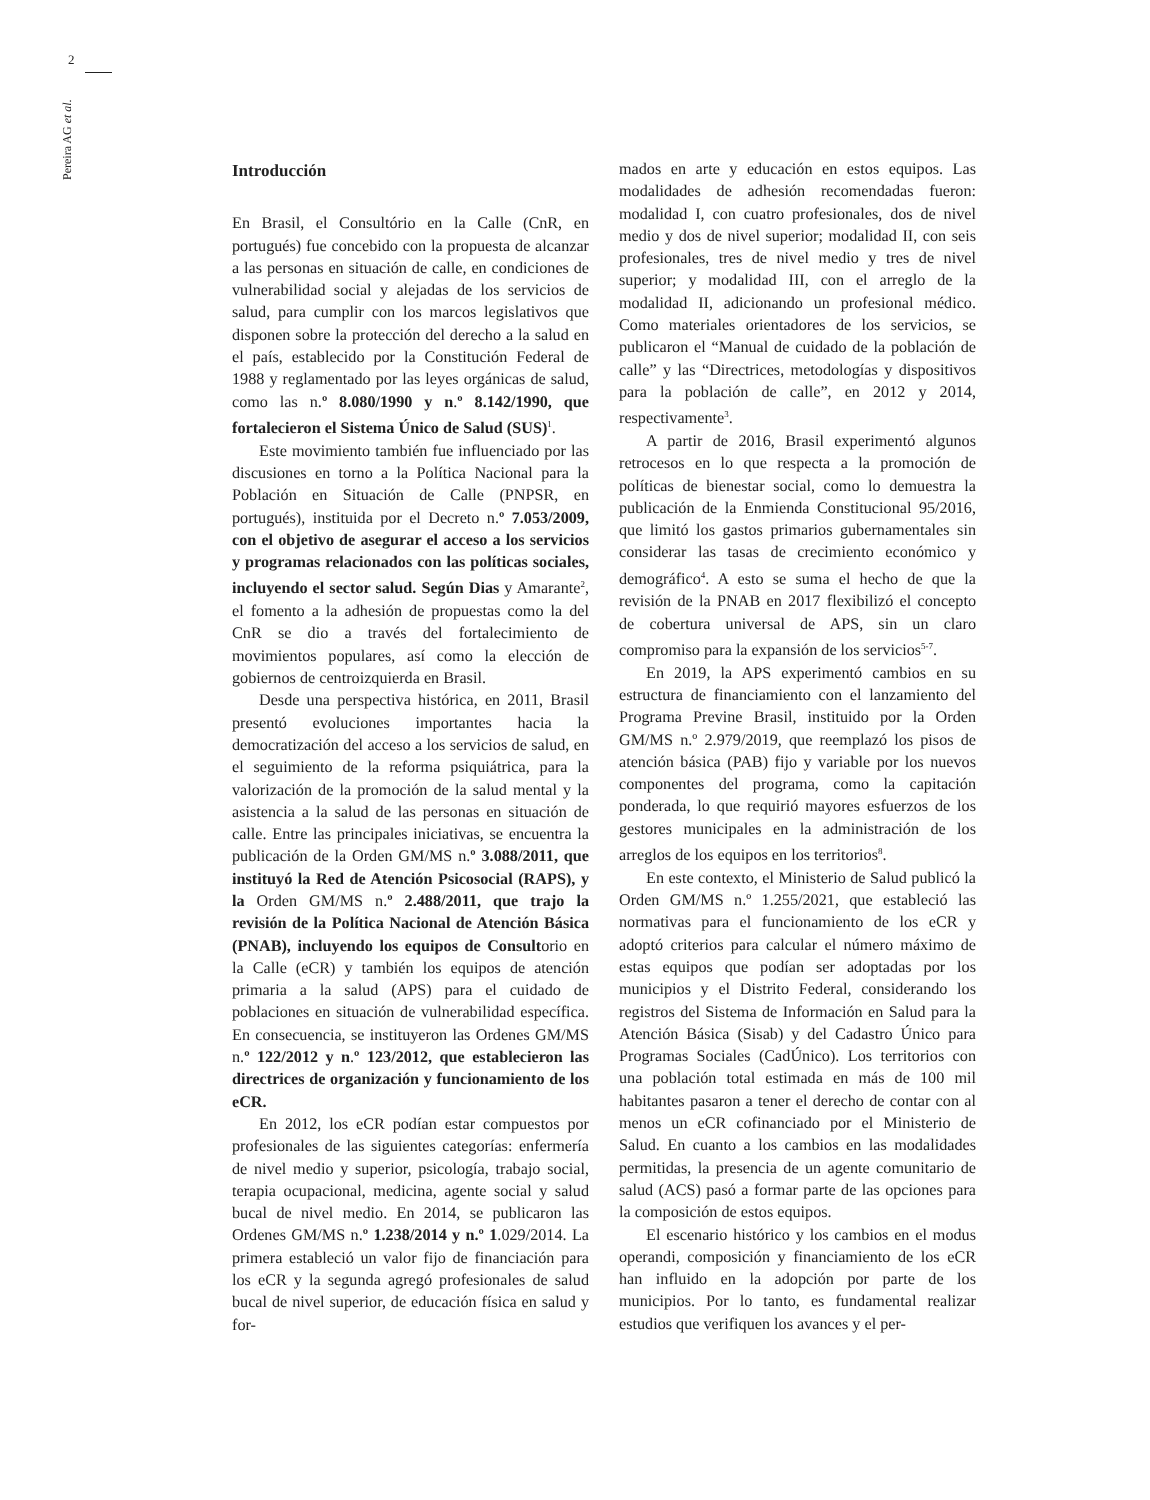2
Pereira AG et al.
Introducción
En Brasil, el Consultório en la Calle (CnR, en portugués) fue concebido con la propuesta de alcanzar a las personas en situación de calle, en condiciones de vulnerabilidad social y alejadas de los servicios de salud, para cumplir con los marcos legislativos que disponen sobre la protección del derecho a la salud en el país, establecido por la Constitución Federal de 1988 y reglamentado por las leyes orgánicas de salud, como las n.º 8.080/1990 y n.º 8.142/1990, que fortalecieron el Sistema Único de Salud (SUS)<sup>1</sup>.
Este movimiento también fue influenciado por las discusiones en torno a la Política Nacional para la Población en Situación de Calle (PNPSR, en portugués), instituida por el Decreto n.º 7.053/2009, con el objetivo de asegurar el acceso a los servicios y programas relacionados con las políticas sociales, incluyendo el sector salud. Según Dias y Amarante<sup>2</sup>, el fomento a la adhesión de propuestas como la del CnR se dio a través del fortalecimiento de movimientos populares, así como la elección de gobiernos de centroizquierda en Brasil.
Desde una perspectiva histórica, en 2011, Brasil presentó evoluciones importantes hacia la democratización del acceso a los servicios de salud, en el seguimiento de la reforma psiquiátrica, para la valorización de la promoción de la salud mental y la asistencia a la salud de las personas en situación de calle. Entre las principales iniciativas, se encuentra la publicación de la Orden GM/MS n.º 3.088/2011, que instituyó la Red de Atención Psicosocial (RAPS), y la Orden GM/MS n.º 2.488/2011, que trajo la revisión de la Política Nacional de Atención Básica (PNAB), incluyendo los equipos de Consultorio en la Calle (eCR) y también los equipos de atención primaria a la salud (APS) para el cuidado de poblaciones en situación de vulnerabilidad específica. En consecuencia, se instituyeron las Ordenes GM/MS n.º 122/2012 y n.º 123/2012, que establecieron las directrices de organización y funcionamiento de los eCR.
En 2012, los eCR podían estar compuestos por profesionales de las siguientes categorías: enfermería de nivel medio y superior, psicología, trabajo social, terapia ocupacional, medicina, agente social y salud bucal de nivel medio. En 2014, se publicaron las Ordenes GM/MS n.º 1.238/2014 y n.º 1.029/2014. La primera estableció un valor fijo de financiación para los eCR y la segunda agregó profesionales de salud bucal de nivel superior, de educación física en salud y for-
mados en arte y educación en estos equipos. Las modalidades de adhesión recomendadas fueron: modalidad I, con cuatro profesionales, dos de nivel medio y dos de nivel superior; modalidad II, con seis profesionales, tres de nivel medio y tres de nivel superior; y modalidad III, con el arreglo de la modalidad II, adicionando un profesional médico. Como materiales orientadores de los servicios, se publicaron el “Manual de cuidado de la población de calle” y las “Directrices, metodologías y dispositivos para la población de calle”, en 2012 y 2014, respectivamente<sup>3</sup>.
A partir de 2016, Brasil experimentó algunos retrocesos en lo que respecta a la promoción de políticas de bienestar social, como lo demuestra la publicación de la Enmienda Constitucional 95/2016, que limitó los gastos primarios gubernamentales sin considerar las tasas de crecimiento económico y demográfico<sup>4</sup>. A esto se suma el hecho de que la revisión de la PNAB en 2017 flexibilizó el concepto de cobertura universal de APS, sin un claro compromiso para la expansión de los servicios<sup>5-7</sup>.
En 2019, la APS experimentó cambios en su estructura de financiamiento con el lanzamiento del Programa Previne Brasil, instituido por la Orden GM/MS n.º 2.979/2019, que reemplazó los pisos de atención básica (PAB) fijo y variable por los nuevos componentes del programa, como la capitación ponderada, lo que requirió mayores esfuerzos de los gestores municipales en la administración de los arreglos de los equipos en los territorios<sup>8</sup>.
En este contexto, el Ministerio de Salud publicó la Orden GM/MS n.º 1.255/2021, que estableció las normativas para el funcionamiento de los eCR y adoptó criterios para calcular el número máximo de estas equipos que podían ser adoptadas por los municipios y el Distrito Federal, considerando los registros del Sistema de Información en Salud para la Atención Básica (Sisab) y del Cadastro Único para Programas Sociales (CadÚnico). Los territorios con una población total estimada en más de 100 mil habitantes pasaron a tener el derecho de contar con al menos un eCR cofinanciado por el Ministerio de Salud. En cuanto a los cambios en las modalidades permitidas, la presencia de un agente comunitario de salud (ACS) pasó a formar parte de las opciones para la composición de estos equipos.
El escenario histórico y los cambios en el modus operandi, composición y financiamiento de los eCR han influido en la adopción por parte de los municipios. Por lo tanto, es fundamental realizar estudios que verifiquen los avances y el per-